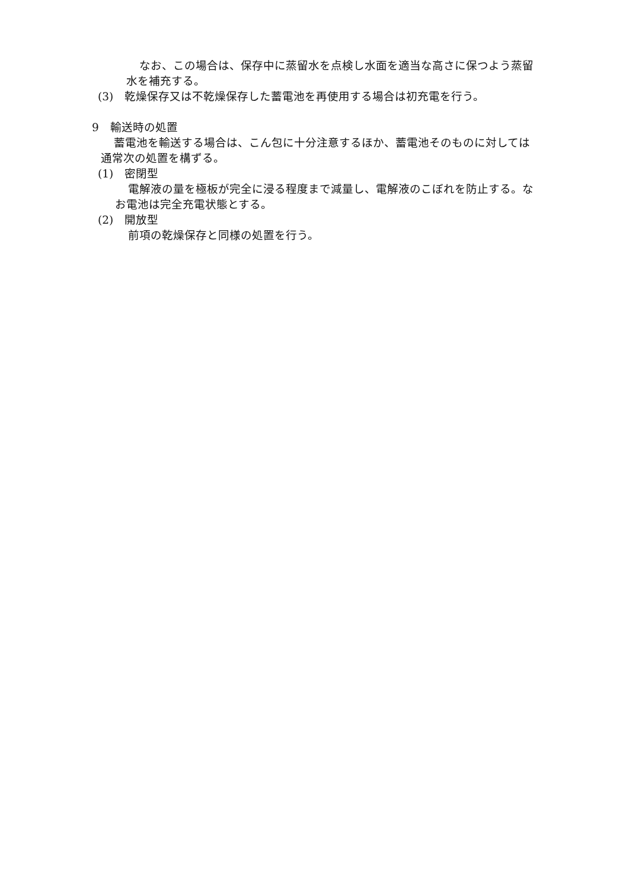なお、この場合は、保存中に蒸留水を点検し水面を適当な高さに保つよう蒸留
水を補充する。
(3)　乾燥保存又は不乾燥保存した蓄電池を再使用する場合は初充電を行う。
9　輸送時の処置
蓄電池を輸送する場合は、こん包に十分注意するほか、蓄電池そのものに対しては
通常次の処置を構ずる。
(1)　密閉型
電解液の量を極板が完全に浸る程度まで減量し、電解液のこぼれを防止する。な
お電池は完全充電状態とする。
(2)　開放型
前項の乾燥保存と同様の処置を行う。